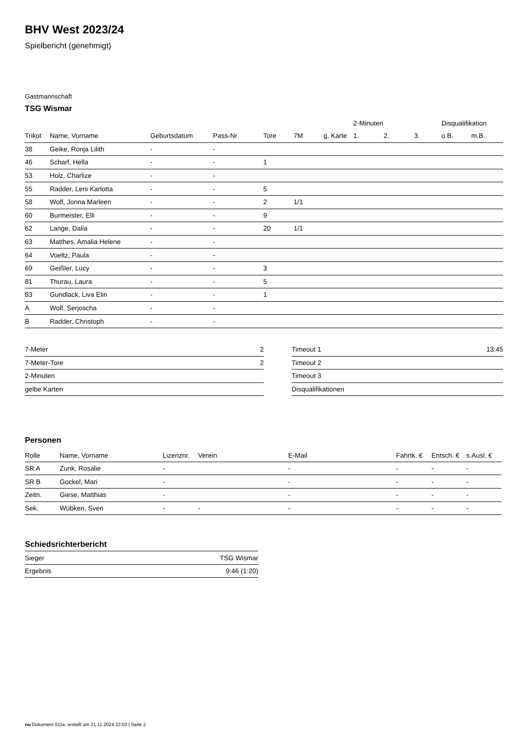BHV West 2023/24
Spielbericht (genehmigt)
Gastmannschaft
TSG Wismar
| | | | | | | | 2-Minuten | | | Disqualifikation | |
| --- | --- | --- | --- | --- | --- | --- | --- | --- | --- | --- | --- |
| Trikot | Name, Vorname | Geburtsdatum | Pass-Nr | Tore | 7M | g. Karte | 1. | 2. | 3. | o.B. | m.B. |
| 38 | Geike, Ronja Lilith | - | - | | | | | | | | |
| 46 | Scharf, Hella | - | - | 1 | | | | | | | |
| 53 | Holz, Charlize | - | - | | | | | | | | |
| 55 | Radder, Leni Karlotta | - | - | 5 | | | | | | | |
| 58 | Wolf, Jonna Marleen | - | - | 2 | 1/1 | | | | | | |
| 60 | Burmeister, Elli | - | - | 9 | | | | | | | |
| 62 | Lange, Dalia | - | - | 20 | 1/1 | | | | | | |
| 63 | Matthes, Amalia Helene | - | - | | | | | | | | |
| 64 | Voeltz, Paula | - | - | | | | | | | | |
| 69 | Geißler, Lucy | - | - | 3 | | | | | | | |
| 81 | Thurau, Laura | - | - | 5 | | | | | | | |
| 83 | Gundlack, Liva Elin | - | - | 1 | | | | | | | |
| A | Wolf, Serjoscha | - | - | | | | | | | | |
| B | Radder, Christoph | - | - | | | | | | | | |
| 7-Meter | 2 |
| 7-Meter-Tore | 2 |
| 2-Minuten | |
| gelbe Karten | |
| Timeout 1 | 13:45 |
| Timeout 2 | |
| Timeout 3 | |
| Disqualifikationen | |
Personen
| Rolle | Name, Vorname | Lizenznr. | Verein | E-Mail | Fahrtk. € | Entsch. € | s.Ausl. € |
| --- | --- | --- | --- | --- | --- | --- | --- |
| SR A | Zunk, Rosalie | - | | - | - | - | - |
| SR B | Gockel, Mari | - | | - | - | - | - |
| Zeitn. | Giese, Matthias | - | | - | - | - | - |
| Sek. | Wübken, Sven | - | - | - | - | - | - |
Schiedsrichterbericht
| Sieger | TSG Wismar |
| Ergebnis | 9:46 (1:20) |
nu.Dokument 011e, erstellt am 21.11.2024 22:03 | Seite 2